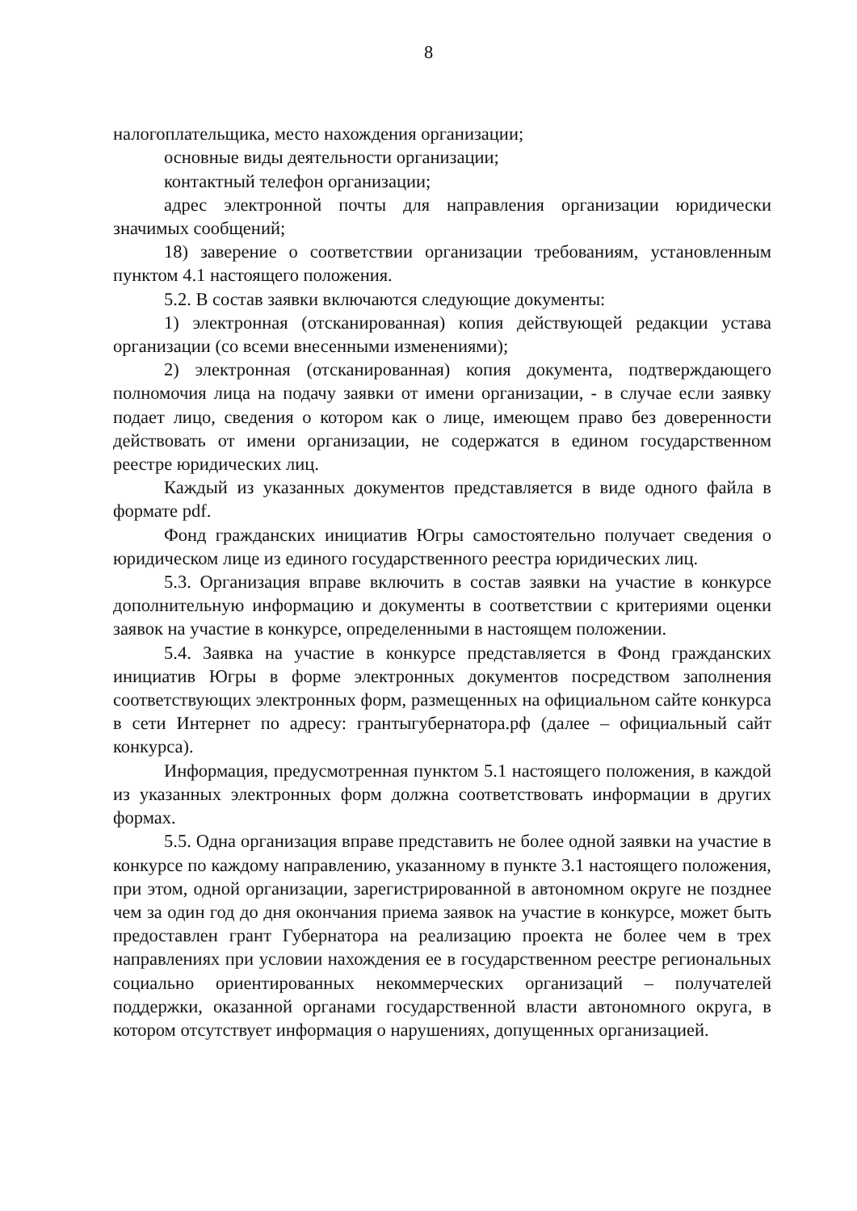8
налогоплательщика, место нахождения организации;
основные виды деятельности организации;
контактный телефон организации;
адрес электронной почты для направления организации юридически значимых сообщений;
18) заверение о соответствии организации требованиям, установленным пунктом 4.1 настоящего положения.
5.2. В состав заявки включаются следующие документы:
1) электронная (отсканированная) копия действующей редакции устава организации (со всеми внесенными изменениями);
2) электронная (отсканированная) копия документа, подтверждающего полномочия лица на подачу заявки от имени организации, - в случае если заявку подает лицо, сведения о котором как о лице, имеющем право без доверенности действовать от имени организации, не содержатся в едином государственном реестре юридических лиц.
Каждый из указанных документов представляется в виде одного файла в формате pdf.
Фонд гражданских инициатив Югры самостоятельно получает сведения о юридическом лице из единого государственного реестра юридических лиц.
5.3. Организация вправе включить в состав заявки на участие в конкурсе дополнительную информацию и документы в соответствии с критериями оценки заявок на участие в конкурсе, определенными в настоящем положении.
5.4. Заявка на участие в конкурсе представляется в Фонд гражданских инициатив Югры в форме электронных документов посредством заполнения соответствующих электронных форм, размещенных на официальном сайте конкурса в сети Интернет по адресу: грантыгубернатора.рф (далее – официальный сайт конкурса).
Информация, предусмотренная пунктом 5.1 настоящего положения, в каждой из указанных электронных форм должна соответствовать информации в других формах.
5.5. Одна организация вправе представить не более одной заявки на участие в конкурсе по каждому направлению, указанному в пункте 3.1 настоящего положения, при этом, одной организации, зарегистрированной в автономном округе не позднее чем за один год до дня окончания приема заявок на участие в конкурсе, может быть предоставлен грант Губернатора на реализацию проекта не более чем в трех направлениях при условии нахождения ее в государственном реестре региональных социально ориентированных некоммерческих организаций – получателей поддержки, оказанной органами государственной власти автономного округа, в котором отсутствует информация о нарушениях, допущенных организацией.